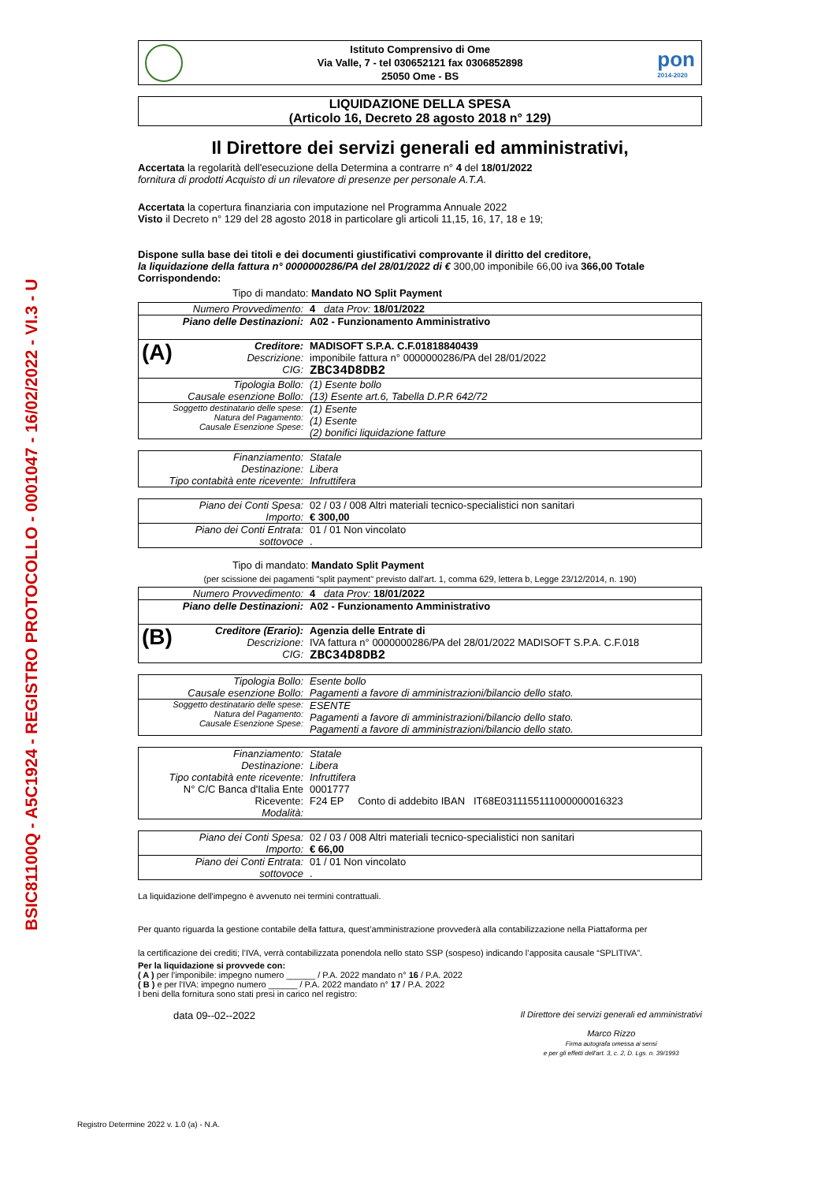BSIC81100Q - A5C1924 - REGISTRO PROTOCOLLO - 0001047 - 16/02/2022 - VI.3 - U
Istituto Comprensivo di Ome
Via Valle, 7 - tel 030652121 fax 0306852898
25050 Ome - BS
pon
2014-2020
LIQUIDAZIONE DELLA SPESA
(Articolo 16, Decreto 28 agosto 2018 n° 129)
Il Direttore dei servizi generali ed amministrativi,
Accertata la regolarità dell'esecuzione della Determina a contrarre n° 4 del 18/01/2022
fornitura di prodotti Acquisto di un rilevatore di presenze per personale A.T.A.
Accertata la copertura finanziaria con imputazione nel Programma Annuale 2022
Visto il Decreto n° 129 del 28 agosto 2018 in particolare gli articoli 11,15, 16, 17, 18 e 19;
Dispone sulla base dei titoli e dei documenti giustificativi comprovante il diritto del creditore,
la liquidazione della fattura n° 0000000286/PA del 28/01/2022 di € 300,00 imponibile 66,00 iva 366,00 Totale
Corrispondendo:
Tipo di mandato: Mandato NO Split Payment
| Numero Provvedimento: | 4 data Prov: 18/01/2022 |
| Piano delle Destinazioni: | A02 - Funzionamento Amministrativo |
| (A) Creditore: Descrizione: CIG: | MADISOFT S.P.A. C.F.01818840439 imponibile fattura n° 0000000286/PA del 28/01/2022 ZBC34D8DB2 |
| Tipologia Bollo: Causale esenzione Bollo: | (1) Esente bollo (13) Esente art.6, Tabella D.P.R 642/72 |
| Soggetto destinatario delle spese: Natura del Pagamento: Causale Esenzione Spese: | (1) Esente (1) Esente (2) bonifici liquidazione fatture |
| Finanziamento: Destinazione: Tipo contabità ente ricevente: | Statale Libera Infruttifera |
| Piano dei Conti Spesa: Importo: | 02 / 03 / 008 Altri materiali tecnico-specialistici non sanitari € 300,00 |
| Piano dei Conti Entrata: sottovoce | 01 / 01 Non vincolato . |
Tipo di mandato: Mandato Split Payment
(per scissione dei pagamenti "split payment" previsto dall'art. 1, comma 629, lettera b, Legge 23/12/2014, n. 190)
| Numero Provvedimento: | 4 data Prov: 18/01/2022 |
| Piano delle Destinazioni: | A02 - Funzionamento Amministrativo |
| (B) Creditore (Erario): Descrizione: CIG: | Agenzia delle Entrate di IVA fattura n° 0000000286/PA del 28/01/2022 MADISOFT S.P.A. C.F.018 ZBC34D8DB2 |
| Tipologia Bollo: Causale esenzione Bollo: | Esente bollo Pagamenti a favore di amministrazioni/bilancio dello stato. |
| Soggetto destinatario delle spese: Natura del Pagamento: Causale Esenzione Spese: | ESENTE Pagamenti a favore di amministrazioni/bilancio dello stato. Pagamenti a favore di amministrazioni/bilancio dello stato. |
| Finanziamento: Destinazione: Tipo contabità ente ricevente: N° C/C Banca d'Italia Ente Ricevente: Modalità: | Statale Libera Infruttifera 0001777 F24 EP Conto di addebito IBAN IT68E0311155111000000016323 |
| Piano dei Conti Spesa: Importo: | 02 / 03 / 008 Altri materiali tecnico-specialistici non sanitari € 66,00 |
| Piano dei Conti Entrata: sottovoce | 01 / 01 Non vincolato . |
La liquidazione dell'impegno è avvenuto nei termini contrattuali.
Per quanto riguarda la gestione contabile della fattura, quest’amministrazione provvederà alla contabilizzazione nella Piattaforma per
la certificazione dei crediti; l’IVA, verrà contabilizzata ponendola nello stato SSP (sospeso) indicando l’apposita causale “SPLITIVA”.
Per la liquidazione si provvede con:
( A ) per l'imponibile: impegno numero ______ / P.A. 2022 mandato n° 16 / P.A. 2022
( B ) e per l'IVA: impegno numero ______ / P.A. 2022 mandato n° 17 / P.A. 2022
I beni della fornitura sono stati presi in carico nel registro:
data 09--02--2022
Il Direttore dei servizi generali ed amministrativi
Marco Rizzo
Firma autografa omessa ai sensi
e per gli effetti dell'art. 3, c. 2, D. Lgs. n. 39/1993
Registro Determine 2022 v. 1.0 (a) - N.A.